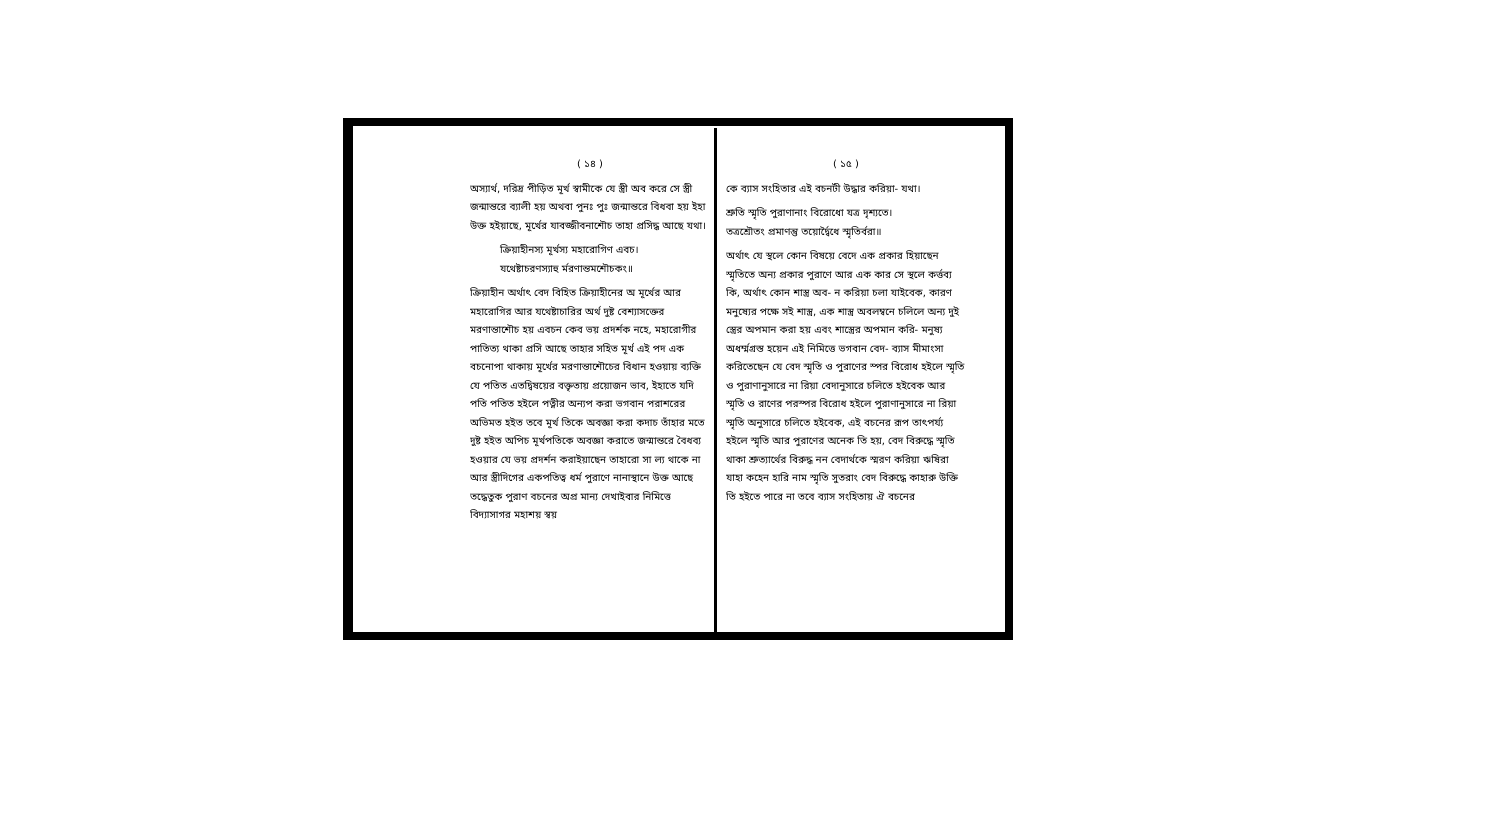( ১৪ )
অস্যার্থ, দরিদ্র পীড়িত মূর্খ স্বামীকে যে স্ত্রী অব করে সে স্ত্রী জন্মান্তরে ব্যালী হয় অথবা পুনঃ পুঃ জন্মান্তরে বিধবা হয় ইহা উক্ত হইয়াছে, মূর্খের যাবজ্জীবনাশৌচ তাহা প্রসিদ্ধ আছে যথা।
ক্রিয়াহীনস্য মূর্খস্য মহারোগিণ এবচ।
যথেষ্টাচরণস্যাহু র্মরণান্তমশৌচকং॥
ক্রিয়াহীন অর্থাৎ বেদ বিহিত ক্রিয়াহীনের অ মূর্খের আর মহারোগির আর যথেষ্টাচারির অর্থ দুষ্ট বেশ্যাসক্তের মরণান্তাশৌচ হয় এবচন কেব ভয় প্রদর্শক নহে, মহারোগীর পাতিত্য থাকা প্রসি আছে তাহার সহিত মূর্খ এই পদ এক বচনোপা থাকায় মূর্খের মরণান্তাশৌচের বিধান হওয়ায় ব্যক্তি যে পতিত এতদ্বিষয়ের বক্তৃতায় প্রয়োজন ভাব, ইহাতে যদি পতি পতিত হইলে পত্নীর অন্যপ করা ভগবান পরাশরের অভিমত হইত তবে মূর্খ তিকে অবজ্ঞা করা কদাচ তাঁহার মতে দুষ্ট হইত অপিচ মূর্খপতিকে অবজ্ঞা করাতে জন্মান্তরে বৈধব্য হওয়ার যে ভয় প্রদর্শন করাইয়াছেন তাহারো সা ল্য থাকে না আর স্ত্রীদিগের একপতিত্ব ধর্ম পুরাণে নানাস্থানে উক্ত আছে তদ্ধেতুক পুরাণ বচনের অপ্র মান্য দেখাইবার নিমিত্তে বিদ্যাসাগর মহাশয় স্বয়
( ১৫ )
কে ব্যাস সংহিতার এই বচনটী উদ্ধার করিয়া- যথা।
শ্রুতি স্মৃতি পুরাণানাং বিরোধো যত্র দৃশ্যতে।
তত্রশ্রৌতং প্রমাণন্তু তয়োর্দ্বৈধে স্মৃতির্বরা॥
অর্থাৎ যে স্থলে কোন বিষয়ে বেদে এক প্রকার হিয়াছেন স্মৃতিতে অন্য প্রকার পুরাণে আর এক কার সে স্থলে কর্ত্তব্য কি, অর্থাৎ কোন শাস্ত্র অব- ন করিয়া চলা যাইবেক, কারণ মনুষ্যের পক্ষে সই শাস্ত্র, এক শাস্ত্র অবলম্বনে চলিলে অন্য দুই স্ত্রের অপমান করা হয় এবং শাস্ত্রের অপমান করি- মনুষ্য অধর্ম্মগ্রস্ত হয়েন এই নিমিত্তে ভগবান বেদ- ব্যাস মীমাংসা করিতেছেন যে বেদ স্মৃতি ও পুরাণের স্পর বিরোধ হইলে স্মৃতি ও পুরাণানুসারে না রিয়া বেদানুসারে চলিতে হইবেক আর স্মৃতি ও রাণের পরস্পর বিরোধ হইলে পুরাণানুসারে না রিয়া স্মৃতি অনুসারে চলিতে হইবেক, এই বচনের রূপ তাৎপর্য্য হইলে স্মৃতি আর পুরাণের অনেক তি হয়, বেদ বিরুদ্ধে স্মৃতি থাকা শ্রুত্যার্থের বিরুদ্ধ নন বেদার্থকে স্মরণ করিয়া ঋষিরা যাহা কহেন হারি নাম স্মৃতি সুতরাং বেদ বিরুদ্ধে কাহারু উক্তি তি হইতে পারে না তবে ব্যাস সংহিতায় ঐ বচনের